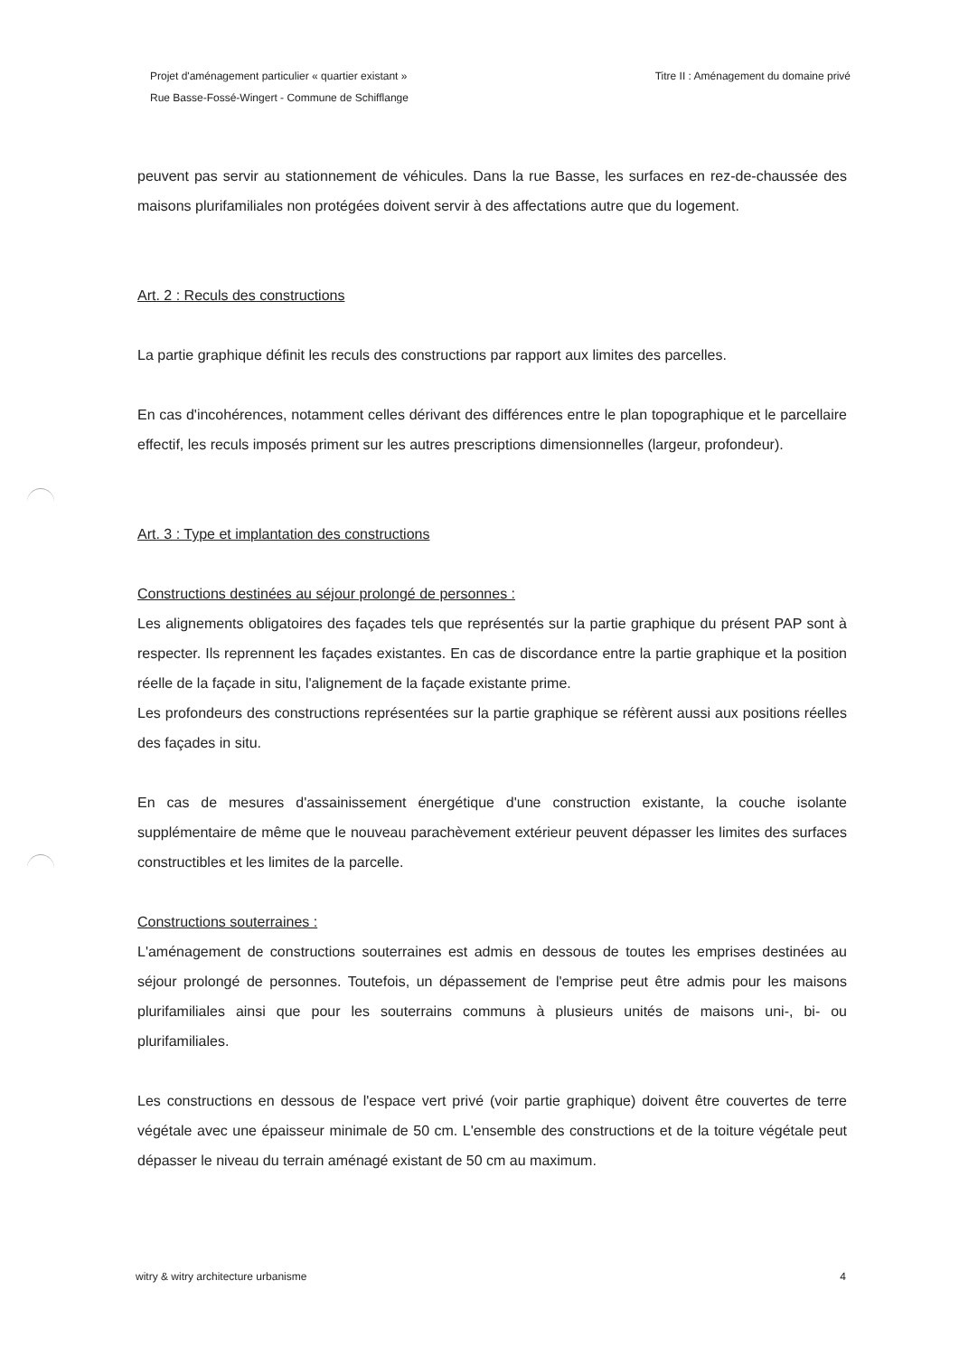Projet d'aménagement particulier « quartier existant »
Rue Basse-Fossé-Wingert - Commune de Schifflange
Titre II : Aménagement du domaine privé
peuvent pas servir au stationnement de véhicules. Dans la rue Basse, les surfaces en rez-de-chaussée des maisons plurifamiliales non protégées doivent servir à des affectations autre que du logement.
Art. 2 : Reculs des constructions
La partie graphique définit les reculs des constructions par rapport aux limites des parcelles.
En cas d'incohérences, notamment celles dérivant des différences entre le plan topographique et le parcellaire effectif, les reculs imposés priment sur les autres prescriptions dimensionnelles (largeur, profondeur).
Art. 3 : Type et implantation des constructions
Constructions destinées au séjour prolongé de personnes :
Les alignements obligatoires des façades tels que représentés sur la partie graphique du présent PAP sont à respecter. Ils reprennent les façades existantes. En cas de discordance entre la partie graphique et la position réelle de la façade in situ, l'alignement de la façade existante prime.
Les profondeurs des constructions représentées sur la partie graphique se réfèrent aussi aux positions réelles des façades in situ.
En cas de mesures d'assainissement énergétique d'une construction existante, la couche isolante supplémentaire de même que le nouveau parachèvement extérieur peuvent dépasser les limites des surfaces constructibles et les limites de la parcelle.
Constructions souterraines :
L'aménagement de constructions souterraines est admis en dessous de toutes les emprises destinées au séjour prolongé de personnes. Toutefois, un dépassement de l'emprise peut être admis pour les maisons plurifamiliales ainsi que pour les souterrains communs à plusieurs unités de maisons uni-, bi- ou plurifamiliales.
Les constructions en dessous de l'espace vert privé (voir partie graphique) doivent être couvertes de terre végétale avec une épaisseur minimale de 50 cm. L'ensemble des constructions et de la toiture végétale peut dépasser le niveau du terrain aménagé existant de 50 cm au maximum.
witry & witry architecture urbanisme
4